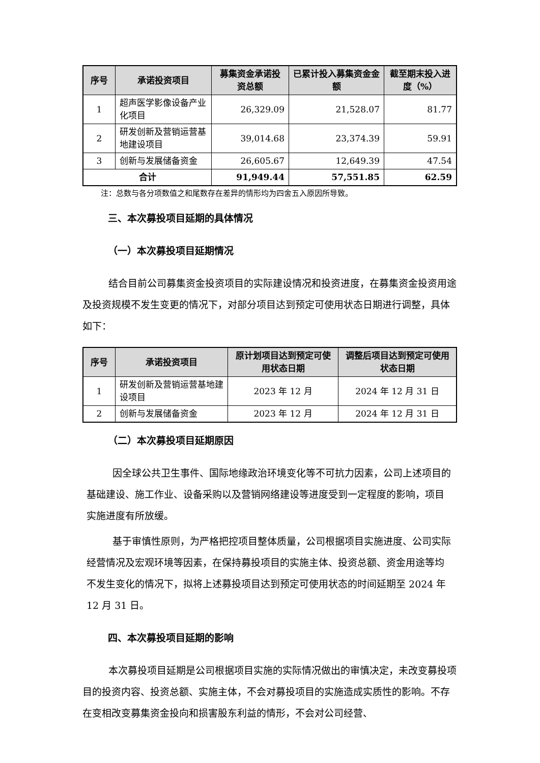| 序号 | 承诺投资项目 | 募集资金承诺投资总额 | 已累计投入募集资金金额 | 截至期末投入进度（%） |
| --- | --- | --- | --- | --- |
| 1 | 超声医学影像设备产业化项目 | 26,329.09 | 21,528.07 | 81.77 |
| 2 | 研发创新及营销运营基地建设项目 | 39,014.68 | 23,374.39 | 59.91 |
| 3 | 创新与发展储备资金 | 26,605.67 | 12,649.39 | 47.54 |
| 合计 | | 91,949.44 | 57,551.85 | 62.59 |
注：总数与各分项数值之和尾数存在差异的情形均为四舍五入原因所导致。
三、本次募投项目延期的具体情况
（一）本次募投项目延期情况
结合目前公司募集资金投资项目的实际建设情况和投资进度，在募集资金投资用途及投资规模不发生变更的情况下，对部分项目达到预定可使用状态日期进行调整，具体如下：
| 序号 | 承诺投资项目 | 原计划项目达到预定可使用状态日期 | 调整后项目达到预定可使用状态日期 |
| --- | --- | --- | --- |
| 1 | 研发创新及营销运营基地建设项目 | 2023 年 12 月 | 2024 年 12 月 31 日 |
| 2 | 创新与发展储备资金 | 2023 年 12 月 | 2024 年 12 月 31 日 |
（二）本次募投项目延期原因
因全球公共卫生事件、国际地缘政治环境变化等不可抗力因素，公司上述项目的基础建设、施工作业、设备采购以及营销网络建设等进度受到一定程度的影响，项目实施进度有所放缓。
基于审慎性原则，为严格把控项目整体质量，公司根据项目实施进度、公司实际经营情况及宏观环境等因素，在保持募投项目的实施主体、投资总额、资金用途等均不发生变化的情况下，拟将上述募投项目达到预定可使用状态的时间延期至 2024 年 12 月 31 日。
四、本次募投项目延期的影响
本次募投项目延期是公司根据项目实施的实际情况做出的审慎决定，未改变募投项目的投资内容、投资总额、实施主体，不会对募投项目的实施造成实质性的影响。不存在变相改变募集资金投向和损害股东利益的情形，不会对公司经营、